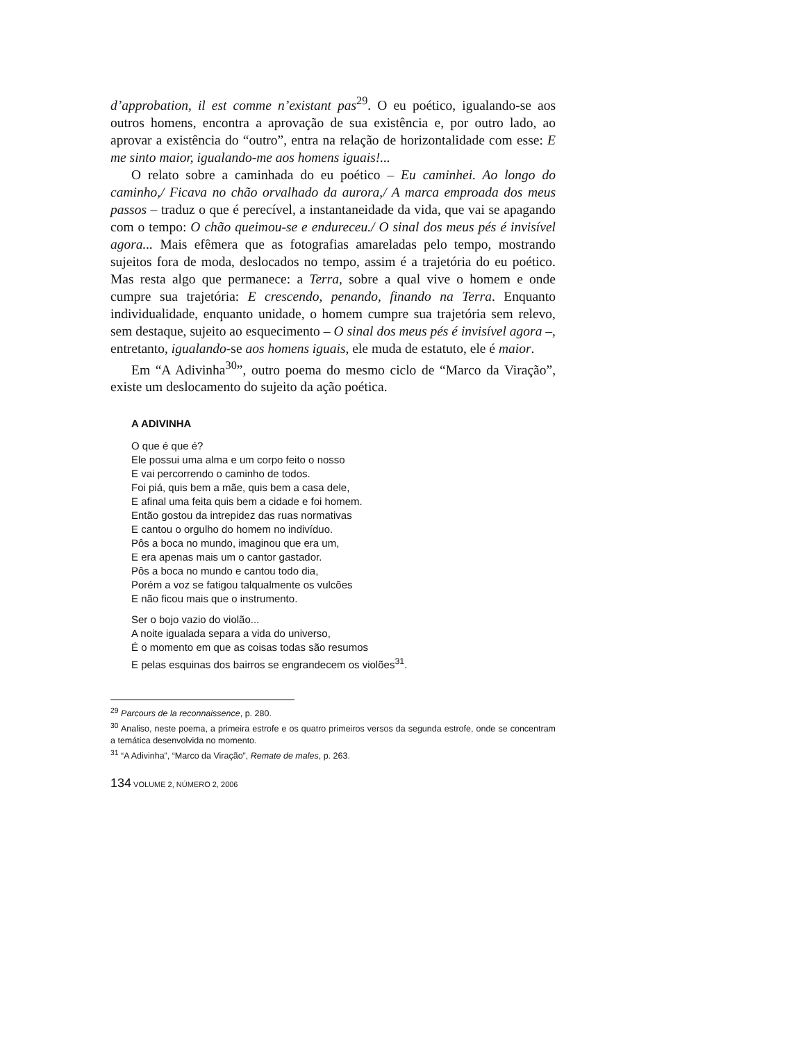d’approbation, il est comme n’existant pas<sup>29</sup>. O eu poético, igualando-se aos outros homens, encontra a aprovação de sua existência e, por outro lado, ao aprovar a existência do “outro”, entra na relação de horizontalidade com esse: E me sinto maior, igualando-me aos homens iguais!...
O relato sobre a caminhada do eu poético – Eu caminhei. Ao longo do caminho,/ Ficava no chão orvalhado da aurora,/ A marca emproada dos meus passos – traduz o que é perecível, a instantaneidade da vida, que vai se apagando com o tempo: O chão queimou-se e endureceu./ O sinal dos meus pés é invisível agora... Mais efêmera que as fotografias amareladas pelo tempo, mostrando sujeitos fora de moda, deslocados no tempo, assim é a trajetória do eu poético. Mas resta algo que permanece: a Terra, sobre a qual vive o homem e onde cumpre sua trajetória: E crescendo, penando, finando na Terra. Enquanto individualidade, enquanto unidade, o homem cumpre sua trajetória sem relevo, sem destaque, sujeito ao esquecimento – O sinal dos meus pés é invisível agora –, entretanto, igualando-se aos homens iguais, ele muda de estatuto, ele é maior.
Em “A Adivinha<sup>30</sup>”, outro poema do mesmo ciclo de “Marco da Viração”, existe um deslocamento do sujeito da ação poética.
A ADIVINHA
O que é que é?
Ele possui uma alma e um corpo feito o nosso
E vai percorrendo o caminho de todos.
Foi piá, quis bem a mãe, quis bem a casa dele,
E afinal uma feita quis bem a cidade e foi homem.
Então gostou da intrepidez das ruas normativas
E cantou o orgulho do homem no indivíduo.
Pôs a boca no mundo, imaginou que era um,
E era apenas mais um o cantor gastador.
Pôs a boca no mundo e cantou todo dia,
Porém a voz se fatigou talqualmente os vulcões
E não ficou mais que o instrumento.
Ser o bojo vazio do violão...
A noite igualada separa a vida do universo,
É o momento em que as coisas todas são resumos
E pelas esquinas dos bairros se engrandecem os violões<sup>31</sup>.
<sup>29</sup> Parcours de la reconnaissence, p. 280.
<sup>30</sup> Analiso, neste poema, a primeira estrofe e os quatro primeiros versos da segunda estrofe, onde se concentram a temática desenvolvida no momento.
<sup>31</sup> “A Adivinha”, “Marco da Viração”, Remate de males, p. 263.
134 VOLUME 2, NÚMERO 2, 2006